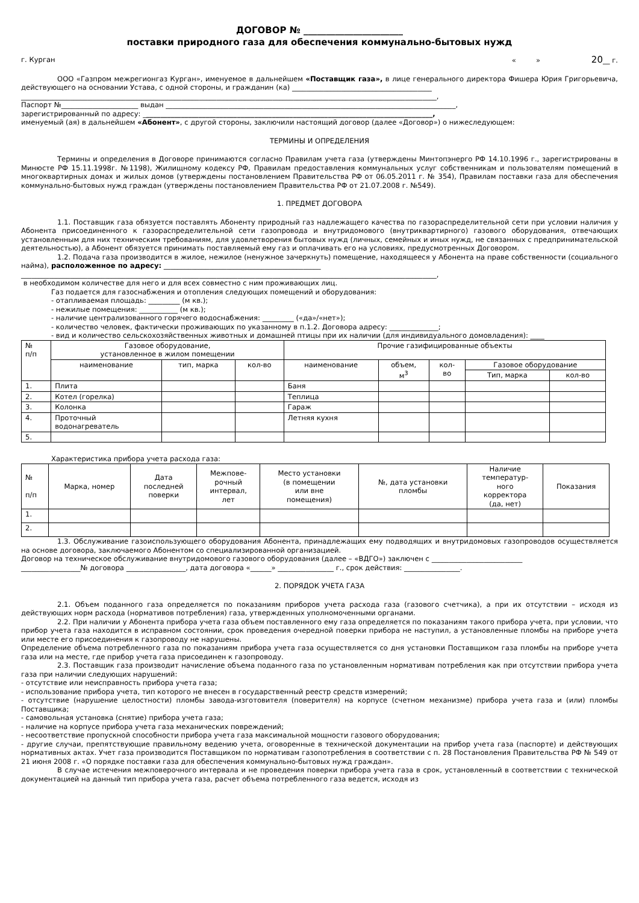ДОГОВОР № ______________________
поставки природного газа для обеспечения коммунально-бытовых нужд
г. Курган « » 20__ г.
ООО «Газпром межрегионгаз Курган», именуемое в дальнейшем «Поставщик газа», в лице генерального директора Фишера Юрия Григорьевича, действующего на основании Устава, с одной стороны, и гражданин (ка) ________________________________________
_______________________________________________________________________________________________________________________,
Паспорт №______________________ выдан ___________________________________________________________________________________,
зарегистрированный по адресу: ___________________________________________________________________________________,
именуемый (ая) в дальнейшем «Абонент», с другой стороны, заключили настоящий договор (далее «Договор») о нижеследующем:
ТЕРМИНЫ И ОПРЕДЕЛЕНИЯ
Термины и определения в Договоре принимаются согласно Правилам учета газа (утверждены Минтопэнерго РФ 14.10.1996 г., зарегистрированы в Минюсте РФ 15.11.1998г. №1198), Жилищному кодексу РФ, Правилам предоставления коммунальных услуг собственникам и пользователям помещений в многоквартирных домах и жилых домов (утверждены постановлением Правительства РФ от 06.05.2011 г. № 354), Правилам поставки газа для обеспечения коммунально-бытовых нужд граждан (утверждены постановлением Правительства РФ от 21.07.2008 г. №549).
1. ПРЕДМЕТ ДОГОВОРА
1.1. Поставщик газа обязуется поставлять Абоненту природный газ надлежащего качества по газораспределительной сети при условии наличия у Абонента присоединенного к газораспределительной сети газопровода и внутридомового (внутриквартирного) газового оборудования, отвечающих установленным для них техническим требованиям, для удовлетворения бытовых нужд (личных, семейных и иных нужд, не связанных с предпринимательской деятельностью), а Абонент обязуется принимать поставляемый ему газ и оплачивать его на условиях, предусмотренных Договором.
1.2. Подача газа производится в жилое, нежилое (ненужное зачеркнуть) помещение, находящееся у Абонента на праве собственности (социального найма), расположенное по адресу: _____________________________________________
_______________________________________________________________________________________________________________________,
в необходимом количестве для него и для всех совместно с ним проживающих лиц.
Газ подается для газоснабжения и отопления следующих помещений и оборудования:
- отапливаемая площадь: _________ (м кв.);
- нежилые помещения: ___________ (м кв.);
- наличие централизованного горячего водоснабжения: _________ («да»/«нет»);
- количество человек, фактически проживающих по указанному в п.1.2. Договора адресу: ______________;
- вид и количество сельскохозяйственных животных и домашней птицы при их наличии (для индивидуального домовладения): ____
| № п/п | Газовое оборудование, установленное в жилом помещении | | | Прочие газифицированные объекты | | | | |
| | наименование | тип, марка | кол-во | наименование | объем, м<sup>3</sup> | кол- во | Газовое оборудование | |
| | | | | | | | Тип, марка | кол-во |
| 1. | Плита | | | Баня | | | | |
| 2. | Котел (горелка) | | | Теплица | | | | |
| 3. | Колонка | | | Гараж | | | | |
| 4. | Проточный водонагреватель | | | Летняя кухня | | | | |
| 5. | | | | | | | | |
Характеристика прибора учета расхода газа:
| № п/п | Марка, номер | Дата последней поверки | Межпове- рочный интервал, лет | Место установки (в помещении или вне помещения) | №, дата установки пломбы | Наличие температур- ного корректора (да, нет) | Показания |
| 1. | | | | | | | |
| 2. | | | | | | | |
1.3. Обслуживание газоиспользующего оборудования Абонента, принадлежащих ему подводящих и внутридомовых газопроводов осуществляется на основе договора, заключаемого Абонентом со специализированной организацией.
Договор на техническое обслуживание внутридомового газового оборудования (далее – «ВДГО») заключен с __________________________
_________________№ договора _________________, дата договора «______» ________________ г., срок действия: ________________.
2. ПОРЯДОК УЧЕТА ГАЗА
2.1. Объем поданного газа определяется по показаниям приборов учета расхода газа (газового счетчика), а при их отсутствии – исходя из действующих норм расхода (нормативов потребления) газа, утвержденных уполномоченными органами.
2.2. При наличии у Абонента прибора учета газа объем поставленного ему газа определяется по показаниям такого прибора учета, при условии, что прибор учета газа находится в исправном состоянии, срок проведения очередной поверки прибора не наступил, а установленные пломбы на приборе учета или месте его присоединения к газопроводу не нарушены.
Определение объема потребленного газа по показаниям прибора учета газа осуществляется со дня установки Поставщиком газа пломбы на приборе учета газа или на месте, где прибор учета газа присоединен к газопроводу.
2.3. Поставщик газа производит начисление объема поданного газа по установленным нормативам потребления как при отсутствии прибора учета газа при наличии следующих нарушений:
- отсутствие или неисправность прибора учета газа;
- использование прибора учета, тип которого не внесен в государственный реестр средств измерений;
- отсутствие (нарушение целостности) пломбы завода-изготовителя (поверителя) на корпусе (счетном механизме) прибора учета газа и (или) пломбы Поставщика;
- самовольная установка (снятие) прибора учета газа;
- наличие на корпусе прибора учета газа механических повреждений;
- несоответствие пропускной способности прибора учета газа максимальной мощности газового оборудования;
- другие случаи, препятствующие правильному ведению учета, оговоренные в технической документации на прибор учета газа (паспорте) и действующих нормативных актах. Учет газа производится Поставщиком по нормативам газопотребления в соответствии с п. 28 Постановления Правительства РФ № 549 от 21 июня 2008 г. «О порядке поставки газа для обеспечения коммунально-бытовых нужд граждан».
В случае истечения межповерочного интервала и не проведения поверки прибора учета газа в срок, установленный в соответствии с технической документацией на данный тип прибора учета газа, расчет объема потребленного газа ведется, исходя из